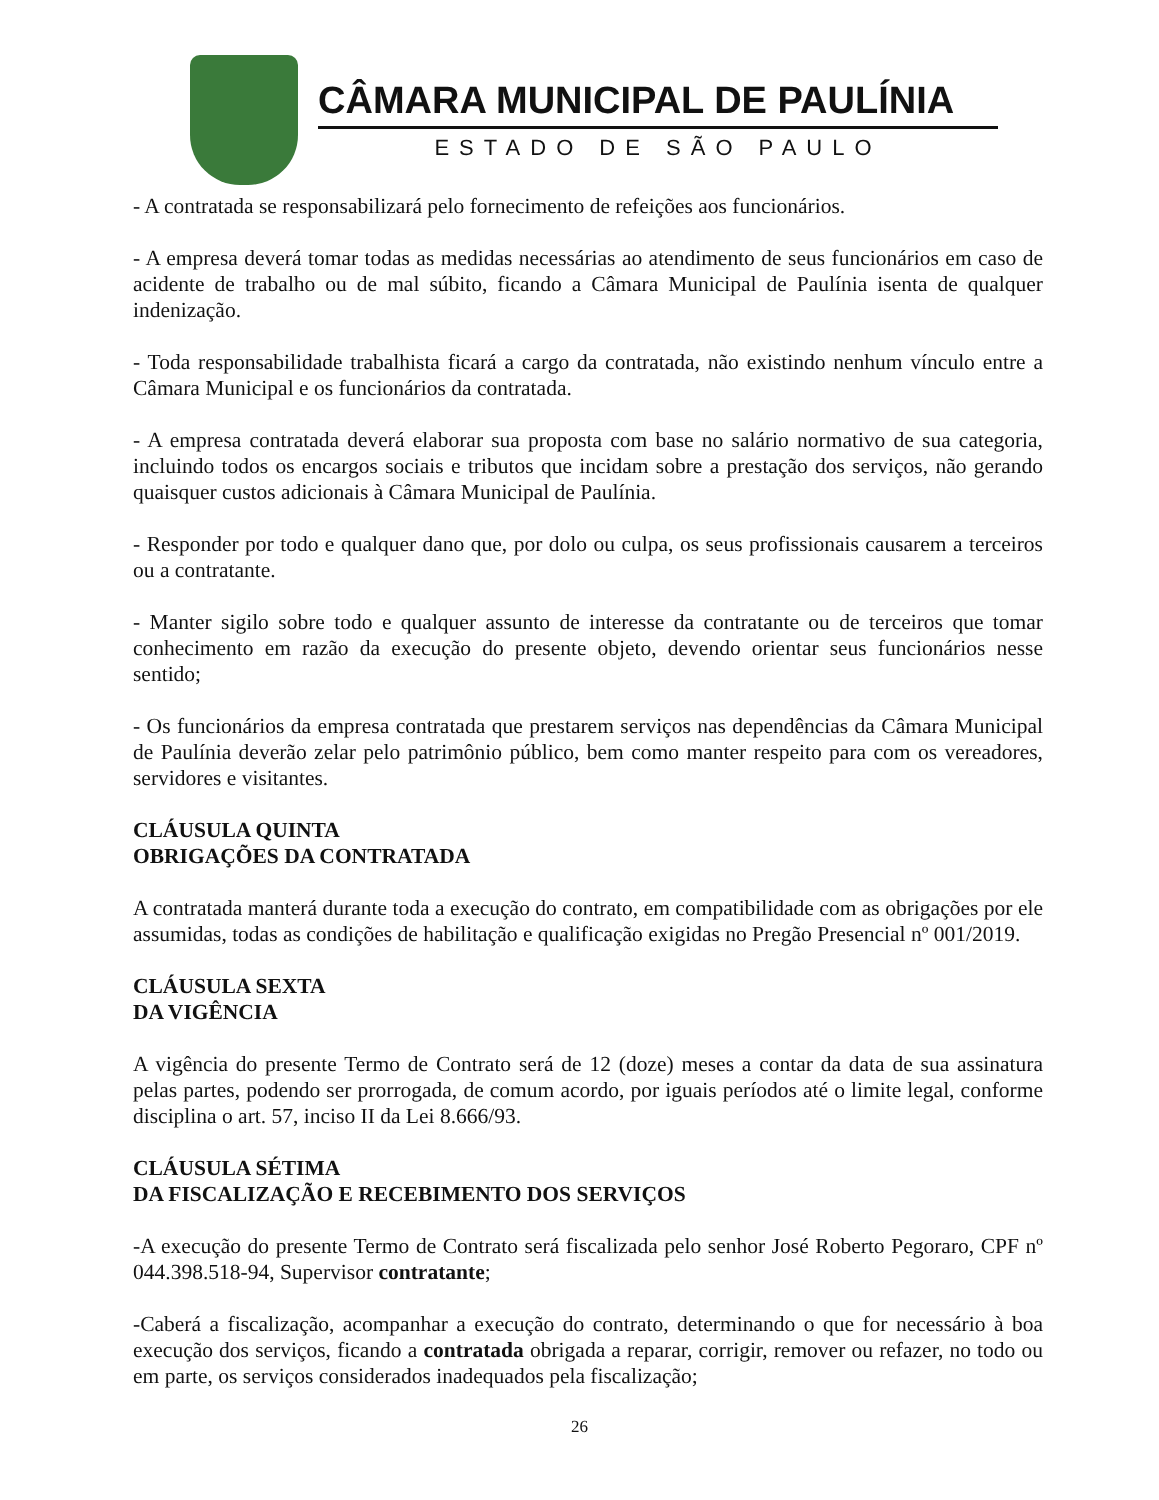CÂMARA MUNICIPAL DE PAULÍNIA
ESTADO DE SÃO PAULO
- A contratada se responsabilizará pelo fornecimento de refeições aos funcionários.
- A empresa deverá tomar todas as medidas necessárias ao atendimento de seus funcionários em caso de acidente de trabalho ou de mal súbito, ficando a Câmara Municipal de Paulínia isenta de qualquer indenização.
- Toda responsabilidade trabalhista ficará a cargo da contratada, não existindo nenhum vínculo entre a Câmara Municipal e os funcionários da contratada.
- A empresa contratada deverá elaborar sua proposta com base no salário normativo de sua categoria, incluindo todos os encargos sociais e tributos que incidam sobre a prestação dos serviços, não gerando quaisquer custos adicionais à Câmara Municipal de Paulínia.
- Responder por todo e qualquer dano que, por dolo ou culpa, os seus profissionais causarem a terceiros ou a contratante.
- Manter sigilo sobre todo e qualquer assunto de interesse da contratante ou de terceiros que tomar conhecimento em razão da execução do presente objeto, devendo orientar seus funcionários nesse sentido;
- Os funcionários da empresa contratada que prestarem serviços nas dependências da Câmara Municipal de Paulínia deverão zelar pelo patrimônio público, bem como manter respeito para com os vereadores, servidores e visitantes.
CLÁUSULA QUINTA
OBRIGAÇÕES DA CONTRATADA
A contratada manterá durante toda a execução do contrato, em compatibilidade com as obrigações por ele assumidas, todas as condições de habilitação e qualificação exigidas no Pregão Presencial nº 001/2019.
CLÁUSULA SEXTA
DA VIGÊNCIA
A vigência do presente Termo de Contrato será de 12 (doze) meses a contar da data de sua assinatura pelas partes, podendo ser prorrogada, de comum acordo, por iguais períodos até o limite legal, conforme disciplina o art. 57, inciso II da Lei 8.666/93.
CLÁUSULA SÉTIMA
DA FISCALIZAÇÃO E RECEBIMENTO DOS SERVIÇOS
-A execução do presente Termo de Contrato será fiscalizada pelo senhor José Roberto Pegoraro, CPF nº 044.398.518-94, Supervisor contratante;
-Caberá a fiscalização, acompanhar a execução do contrato, determinando o que for necessário à boa execução dos serviços, ficando a contratada obrigada a reparar, corrigir, remover ou refazer, no todo ou em parte, os serviços considerados inadequados pela fiscalização;
26